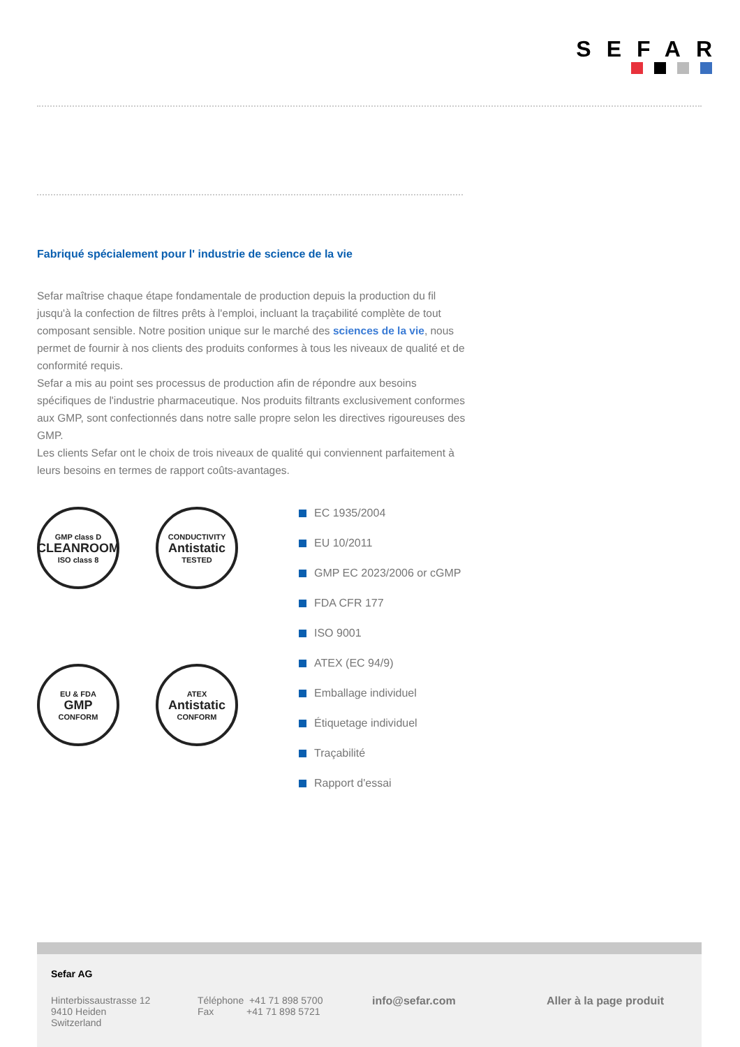SEFAR
Fabriqué spécialement pour l' industrie de science de la vie
Sefar maîtrise chaque étape fondamentale de production depuis la production du fil jusqu'à la confection de filtres prêts à l'emploi, incluant la traçabilité complète de tout composant sensible. Notre position unique sur le marché des sciences de la vie, nous permet de fournir à nos clients des produits conformes à tous les niveaux de qualité et de conformité requis.
Sefar a mis au point ses processus de production afin de répondre aux besoins spécifiques de l'industrie pharmaceutique. Nos produits filtrants exclusivement conformes aux GMP, sont confectionnés dans notre salle propre selon les directives rigoureuses des GMP.
Les clients Sefar ont le choix de trois niveaux de qualité qui conviennent parfaitement à leurs besoins en termes de rapport coûts-avantages.
GMP class D
CLEANROOM
ISO class 8
CONDUCTIVITY
Antistatic
TESTED
EU & FDA
GMP
CONFORM
ATEX
Antistatic
CONFORM
EC 1935/2004
EU 10/2011
GMP EC 2023/2006 or cGMP
FDA CFR 177
ISO 9001
ATEX (EC 94/9)
Emballage individuel
Étiquetage individuel
Traçabilité
Rapport d'essai
Sefar AG
Hinterbissaustrasse 12
9410 Heiden
Switzerland
Téléphone +41 71 898 5700
Fax +41 71 898 5721
info@sefar.com Aller à la page produit